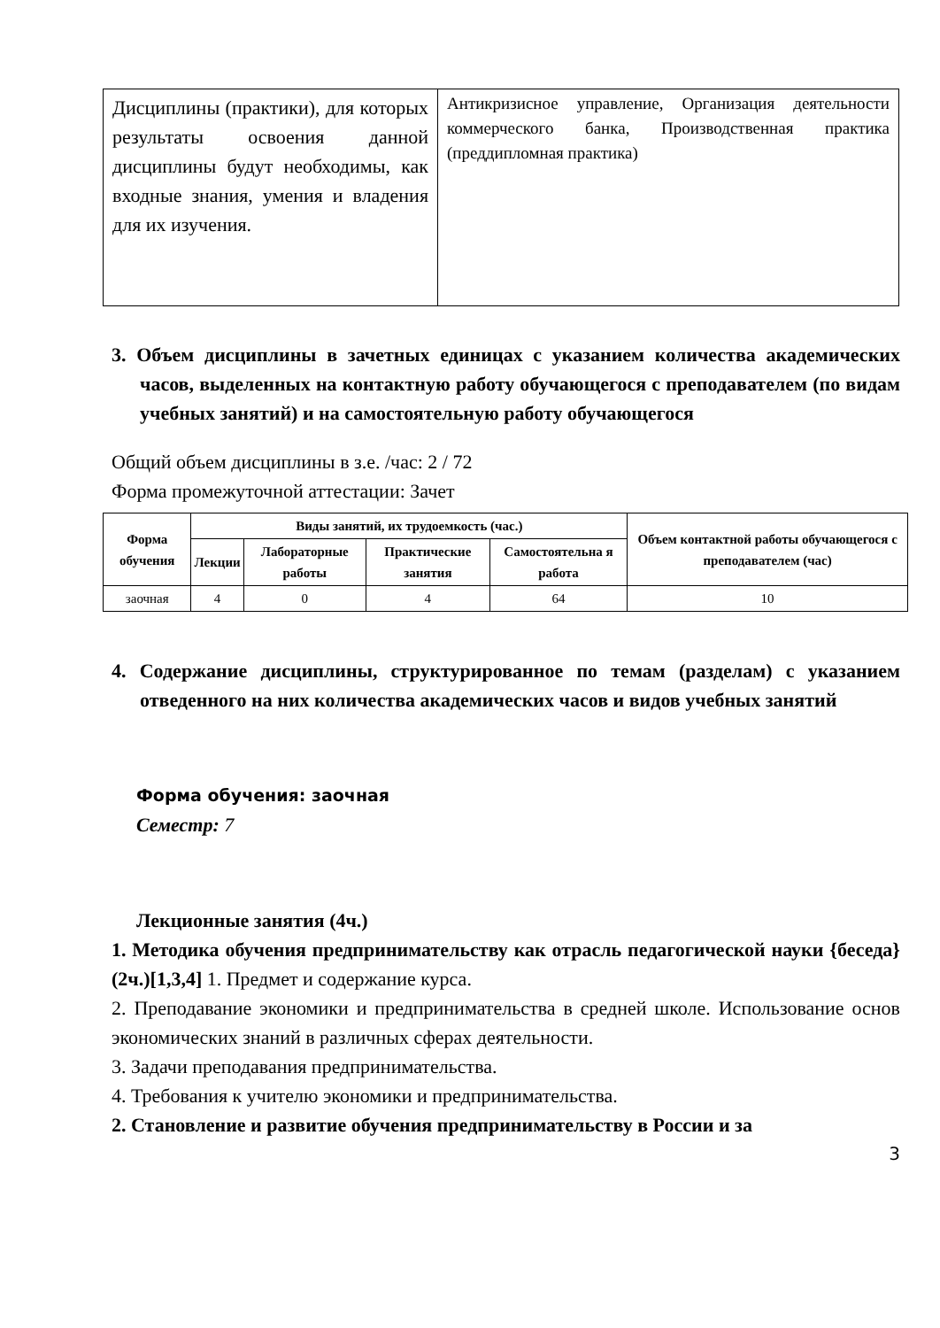| Дисциплины (практики), для которых результаты освоения данной дисциплины будут необходимы, как входные знания, умения и владения для их изучения. | Антикризисное управление, Организация деятельности коммерческого банка, Производственная практика (преддипломная практика) |
3. Объем дисциплины в зачетных единицах с указанием количества академических часов, выделенных на контактную работу обучающегося с преподавателем (по видам учебных занятий) и на самостоятельную работу обучающегося
Общий объем дисциплины в з.е. /час: 2 / 72
Форма промежуточной аттестации: Зачет
| Форма обучения | Виды занятий, их трудоемкость (час.) | | | | Объем контактной работы обучающегося с преподавателем (час) |
| --- | --- | --- | --- | --- | --- |
| | Лекции | Лабораторные работы | Практические занятия | Самостоятельна я работа | |
| заочная | 4 | 0 | 4 | 64 | 10 |
4. Содержание дисциплины, структурированное по темам (разделам) с указанием отведенного на них количества академических часов и видов учебных занятий
Форма обучения: заочная
Семестр: 7
Лекционные занятия (4ч.)
1. Методика обучения предпринимательству как отрасль педагогической науки {беседа} (2ч.)[1,3,4] 1. Предмет и содержание курса.
2. Преподавание экономики и предпринимательства в средней школе. Использование основ экономических знаний в различных сферах деятельности.
3. Задачи преподавания предпринимательства.
4. Требования к учителю экономики и предпринимательства.
2. Становление и развитие обучения предпринимательству в России и за
3